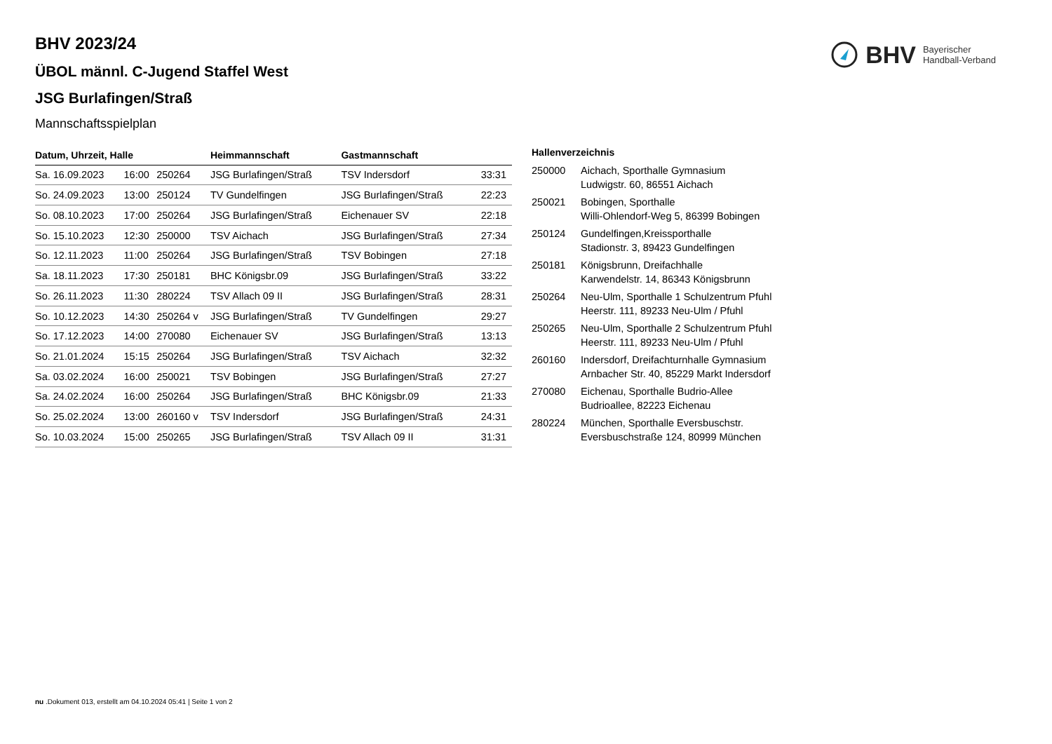BHV Bayerischer
Handball-Verband
BHV 2023/24
ÜBOL männl. C-Jugend Staffel West
JSG Burlafingen/Straß
Mannschaftsspielplan
| Datum, Uhrzeit, Halle | | | Heimmannschaft | Gastmannschaft | |
| --- | --- | --- | --- | --- | --- |
| Sa. 16.09.2023 | 16:00 | 250264 | JSG Burlafingen/Straß | TSV Indersdorf | 33:31 |
| So. 24.09.2023 | 13:00 | 250124 | TV Gundelfingen | JSG Burlafingen/Straß | 22:23 |
| So. 08.10.2023 | 17:00 | 250264 | JSG Burlafingen/Straß | Eichenauer SV | 22:18 |
| So. 15.10.2023 | 12:30 | 250000 | TSV Aichach | JSG Burlafingen/Straß | 27:34 |
| So. 12.11.2023 | 11:00 | 250264 | JSG Burlafingen/Straß | TSV Bobingen | 27:18 |
| Sa. 18.11.2023 | 17:30 | 250181 | BHC Königsbr.09 | JSG Burlafingen/Straß | 33:22 |
| So. 26.11.2023 | 11:30 | 280224 | TSV Allach 09 II | JSG Burlafingen/Straß | 28:31 |
| So. 10.12.2023 | 14:30 | 250264 v | JSG Burlafingen/Straß | TV Gundelfingen | 29:27 |
| So. 17.12.2023 | 14:00 | 270080 | Eichenauer SV | JSG Burlafingen/Straß | 13:13 |
| So. 21.01.2024 | 15:15 | 250264 | JSG Burlafingen/Straß | TSV Aichach | 32:32 |
| Sa. 03.02.2024 | 16:00 | 250021 | TSV Bobingen | JSG Burlafingen/Straß | 27:27 |
| Sa. 24.02.2024 | 16:00 | 250264 | JSG Burlafingen/Straß | BHC Königsbr.09 | 21:33 |
| So. 25.02.2024 | 13:00 | 260160 v | TSV Indersdorf | JSG Burlafingen/Straß | 24:31 |
| So. 10.03.2024 | 15:00 | 250265 | JSG Burlafingen/Straß | TSV Allach 09 II | 31:31 |
| Hallenverzeichnis | |
| --- | --- |
| 250000 | Aichach, Sporthalle Gymnasium Ludwigstr. 60, 86551 Aichach |
| 250021 | Bobingen, Sporthalle Willi-Ohlendorf-Weg 5, 86399 Bobingen |
| 250124 | Gundelfingen,Kreissporthalle Stadionstr. 3, 89423 Gundelfingen |
| 250181 | Königsbrunn, Dreifachhalle Karwendelstr. 14, 86343 Königsbrunn |
| 250264 | Neu-Ulm, Sporthalle 1 Schulzentrum Pfuhl Heerstr. 111, 89233 Neu-Ulm / Pfuhl |
| 250265 | Neu-Ulm, Sporthalle 2 Schulzentrum Pfuhl Heerstr. 111, 89233 Neu-Ulm / Pfuhl |
| 260160 | Indersdorf, Dreifachturnhalle Gymnasium Arnbacher Str. 40, 85229 Markt Indersdorf |
| 270080 | Eichenau, Sporthalle Budrio-Allee Budrioallee, 82223 Eichenau |
| 280224 | München, Sporthalle Eversbuschstr. Eversbuschstraße 124, 80999 München |
nu .Dokument 013, erstellt am 04.10.2024 05:41 | Seite 1 von 2